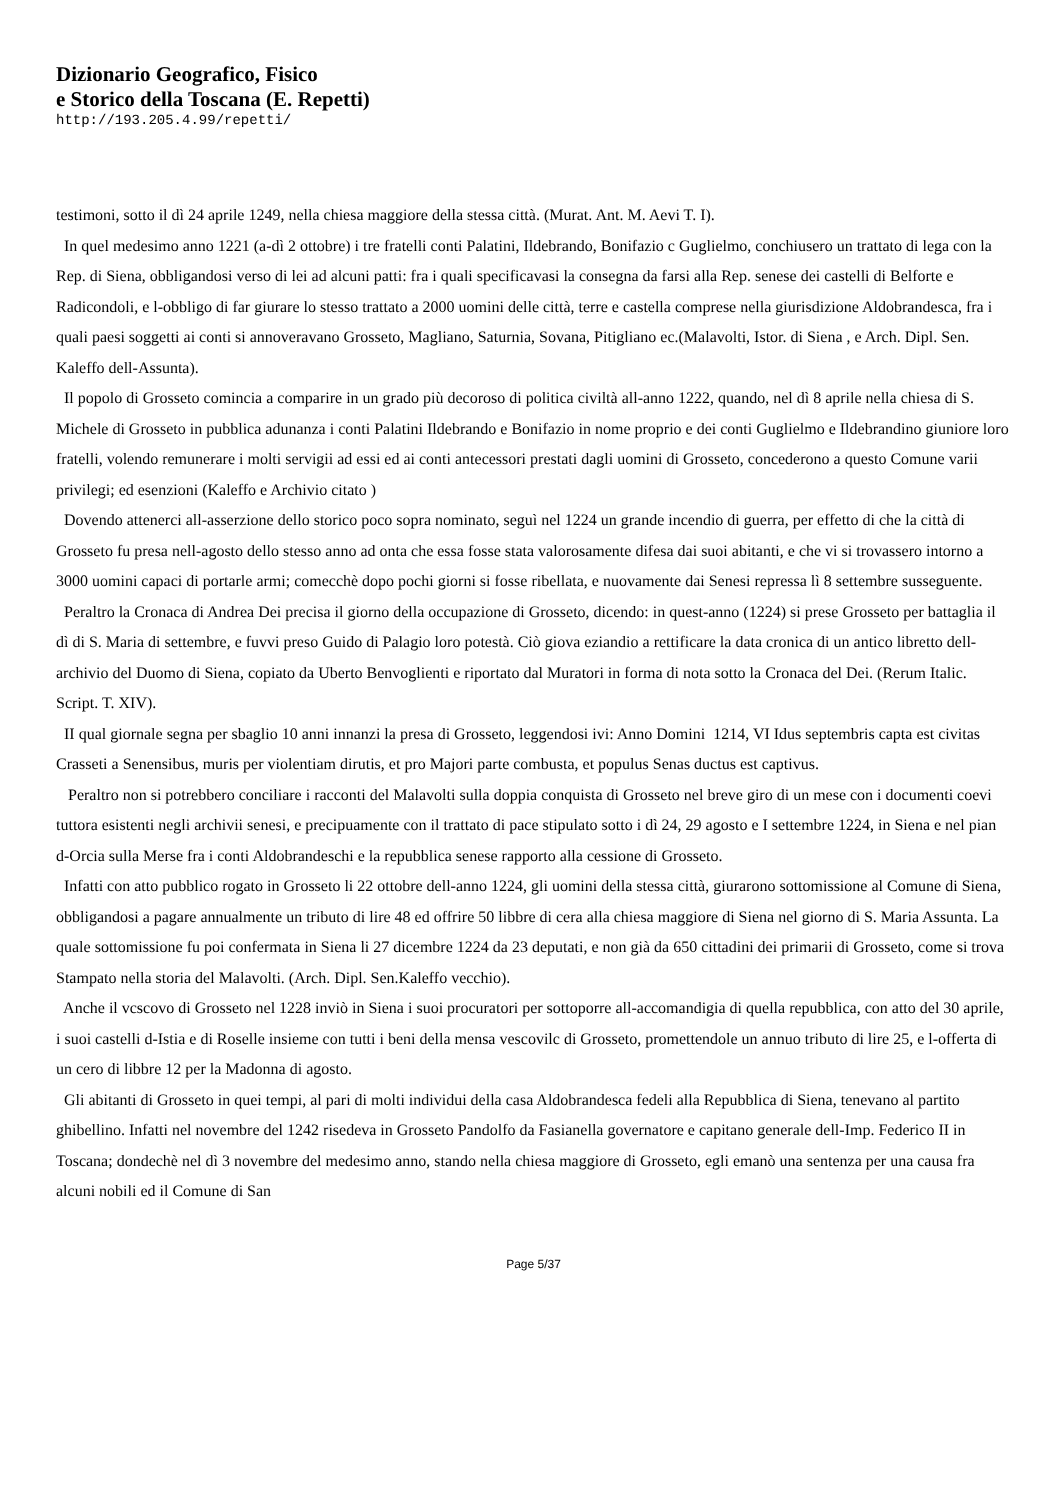Dizionario Geografico, Fisico
e Storico della Toscana (E. Repetti)
http://193.205.4.99/repetti/
testimoni, sotto il dì 24 aprile 1249, nella chiesa maggiore della stessa città. (Murat. Ant. M. Aevi T. I).
In quel medesimo anno 1221 (a-dì 2 ottobre) i tre fratelli conti Palatini, Ildebrando, Bonifazio c Guglielmo, conchiusero un trattato di lega con la Rep. di Siena, obbligandosi verso di lei ad alcuni patti: fra i quali specificavasi la consegna da farsi alla Rep. senese dei castelli di Belforte e Radicondoli, e l-obbligo di far giurare lo stesso trattato a 2000 uomini delle città, terre e castella comprese nella giurisdizione Aldobrandesca, fra i quali paesi soggetti ai conti si annoveravano Grosseto, Magliano, Saturnia, Sovana, Pitigliano ec.(Malavolti, Istor. di Siena , e Arch. Dipl. Sen. Kaleffo dell-Assunta).
Il popolo di Grosseto comincia a comparire in un grado più decoroso di politica civiltà all-anno 1222, quando, nel dì 8 aprile nella chiesa di S. Michele di Grosseto in pubblica adunanza i conti Palatini Ildebrando e Bonifazio in nome proprio e dei conti Guglielmo e Ildebrandino giuniore loro fratelli, volendo remunerare i molti servigii ad essi ed ai conti antecessori prestati dagli uomini di Grosseto, concederono a questo Comune varii privilegi; ed esenzioni (Kaleffo e Archivio citato )
Dovendo attenerci all-asserzione dello storico poco sopra nominato, seguì nel 1224 un grande incendio di guerra, per effetto di che la città di Grosseto fu presa nell-agosto dello stesso anno ad onta che essa fosse stata valorosamente difesa dai suoi abitanti, e che vi si trovassero intorno a 3000 uomini capaci di portarle armi; comecchè dopo pochi giorni si fosse ribellata, e nuovamente dai Senesi repressa lì 8 settembre susseguente.
Peraltro la Cronaca di Andrea Dei precisa il giorno della occupazione di Grosseto, dicendo: in quest-anno (1224) si prese Grosseto per battaglia il dì di S. Maria di settembre, e fuvvi preso Guido di Palagio loro potestà. Ciò giova eziandio a rettificare la data cronica di un antico libretto dell-archivio del Duomo di Siena, copiato da Uberto Benvoglienti e riportato dal Muratori in forma di nota sotto la Cronaca del Dei. (Rerum Italic. Script. T. XIV).
II qual giornale segna per sbaglio 10 anni innanzi la presa di Grosseto, leggendosi ivi: Anno Domini 1214, VI Idus septembris capta est civitas Crasseti a Senensibus, muris per violentiam dirutis, et pro Majori parte combusta, et populus Senas ductus est captivus.
Peraltro non si potrebbero conciliare i racconti del Malavolti sulla doppia conquista di Grosseto nel breve giro di un mese con i documenti coevi tuttora esistenti negli archivii senesi, e precipuamente con il trattato di pace stipulato sotto i dì 24, 29 agosto e I settembre 1224, in Siena e nel pian d-Orcia sulla Merse fra i conti Aldobrandeschi e la repubblica senese rapporto alla cessione di Grosseto.
Infatti con atto pubblico rogato in Grosseto li 22 ottobre dell-anno 1224, gli uomini della stessa città, giurarono sottomissione al Comune di Siena, obbligandosi a pagare annualmente un tributo di lire 48 ed offrire 50 libbre di cera alla chiesa maggiore di Siena nel giorno di S. Maria Assunta. La quale sottomissione fu poi confermata in Siena li 27 dicembre 1224 da 23 deputati, e non già da 650 cittadini dei primarii di Grosseto, come si trova Stampato nella storia del Malavolti. (Arch. Dipl. Sen.Kaleffo vecchio).
Anche il vcscovo di Grosseto nel 1228 inviò in Siena i suoi procuratori per sottoporre all-accomandigia di quella repubblica, con atto del 30 aprile, i suoi castelli d-Istia e di Roselle insieme con tutti i beni della mensa vescovilc di Grosseto, promettendole un annuo tributo di lire 25, e l-offerta di un cero di libbre 12 per la Madonna di agosto.
Gli abitanti di Grosseto in quei tempi, al pari di molti individui della casa Aldobrandesca fedeli alla Repubblica di Siena, tenevano al partito ghibellino. Infatti nel novembre del 1242 risedeva in Grosseto Pandolfo da Fasianella governatore e capitano generale dell-Imp. Federico II in Toscana; dondechè nel dì 3 novembre del medesimo anno, stando nella chiesa maggiore di Grosseto, egli emanò una sentenza per una causa fra alcuni nobili ed il Comune di San
Page 5/37